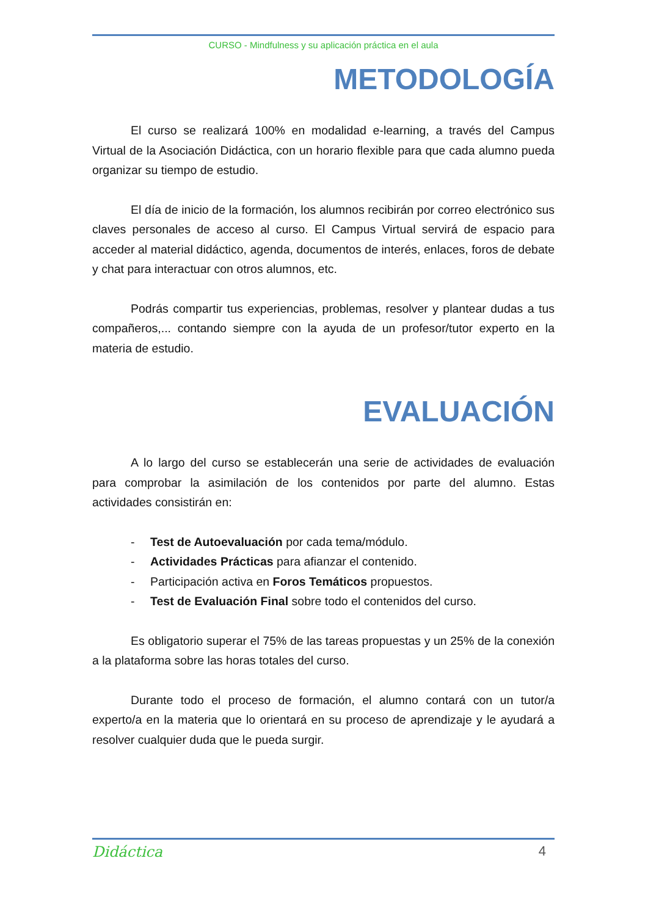CURSO - Mindfulness y su aplicación práctica en el aula
METODOLOGÍA
El curso se realizará 100% en modalidad e-learning, a través del Campus Virtual de la Asociación Didáctica, con un horario flexible para que cada alumno pueda organizar su tiempo de estudio.
El día de inicio de la formación, los alumnos recibirán por correo electrónico sus claves personales de acceso al curso. El Campus Virtual servirá de espacio para acceder al material didáctico, agenda, documentos de interés, enlaces, foros de debate y chat para interactuar con otros alumnos, etc.
Podrás compartir tus experiencias, problemas, resolver y plantear dudas a tus compañeros,... contando siempre con la ayuda de un profesor/tutor experto en la materia de estudio.
EVALUACIÓN
A lo largo del curso se establecerán una serie de actividades de evaluación para comprobar la asimilación de los contenidos por parte del alumno. Estas actividades consistirán en:
- Test de Autoevaluación por cada tema/módulo.
- Actividades Prácticas para afianzar el contenido.
- Participación activa en Foros Temáticos propuestos.
- Test de Evaluación Final sobre todo el contenidos del curso.
Es obligatorio superar el 75% de las tareas propuestas y un 25% de la conexión a la plataforma sobre las horas totales del curso.
Durante todo el proceso de formación, el alumno contará con un tutor/a experto/a en la materia que lo orientará en su proceso de aprendizaje y le ayudará a resolver cualquier duda que le pueda surgir.
Didáctica 4